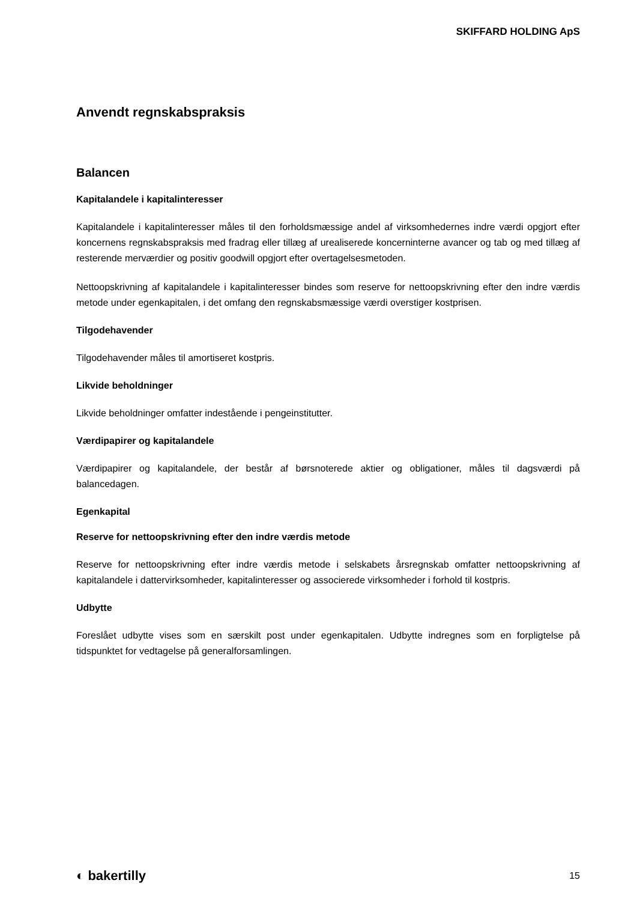SKIFFARD HOLDING ApS
Anvendt regnskabspraksis
Balancen
Kapitalandele i kapitalinteresser
Kapitalandele i kapitalinteresser måles til den forholdsmæssige andel af virksomhedernes indre værdi opgjort efter koncernens regnskabspraksis med fradrag eller tillæg af urealiserede koncerninterne avancer og tab og med tillæg af resterende merværdier og positiv goodwill opgjort efter overtagelsesmetoden.
Nettoopskrivning af kapitalandele i kapitalinteresser bindes som reserve for nettoopskrivning efter den indre værdis metode under egenkapitalen, i det omfang den regnskabsmæssige værdi overstiger kostprisen.
Tilgodehavender
Tilgodehavender måles til amortiseret kostpris.
Likvide beholdninger
Likvide beholdninger omfatter indestående i pengeinstitutter.
Værdipapirer og kapitalandele
Værdipapirer og kapitalandele, der består af børsnoterede aktier og obligationer, måles til dagsværdi på balancedagen.
Egenkapital
Reserve for nettoopskrivning efter den indre værdis metode
Reserve for nettoopskrivning efter indre værdis metode i selskabets årsregnskab omfatter nettoopskrivning af kapitalandele i dattervirksomheder, kapitalinteresser og associerede virksomheder i forhold til kostpris.
Udbytte
Foreslået udbytte vises som en særskilt post under egenkapitalen. Udbytte indregnes som en forpligtelse på tidspunktet for vedtagelse på generalforsamlingen.
◐ bakertilly 15